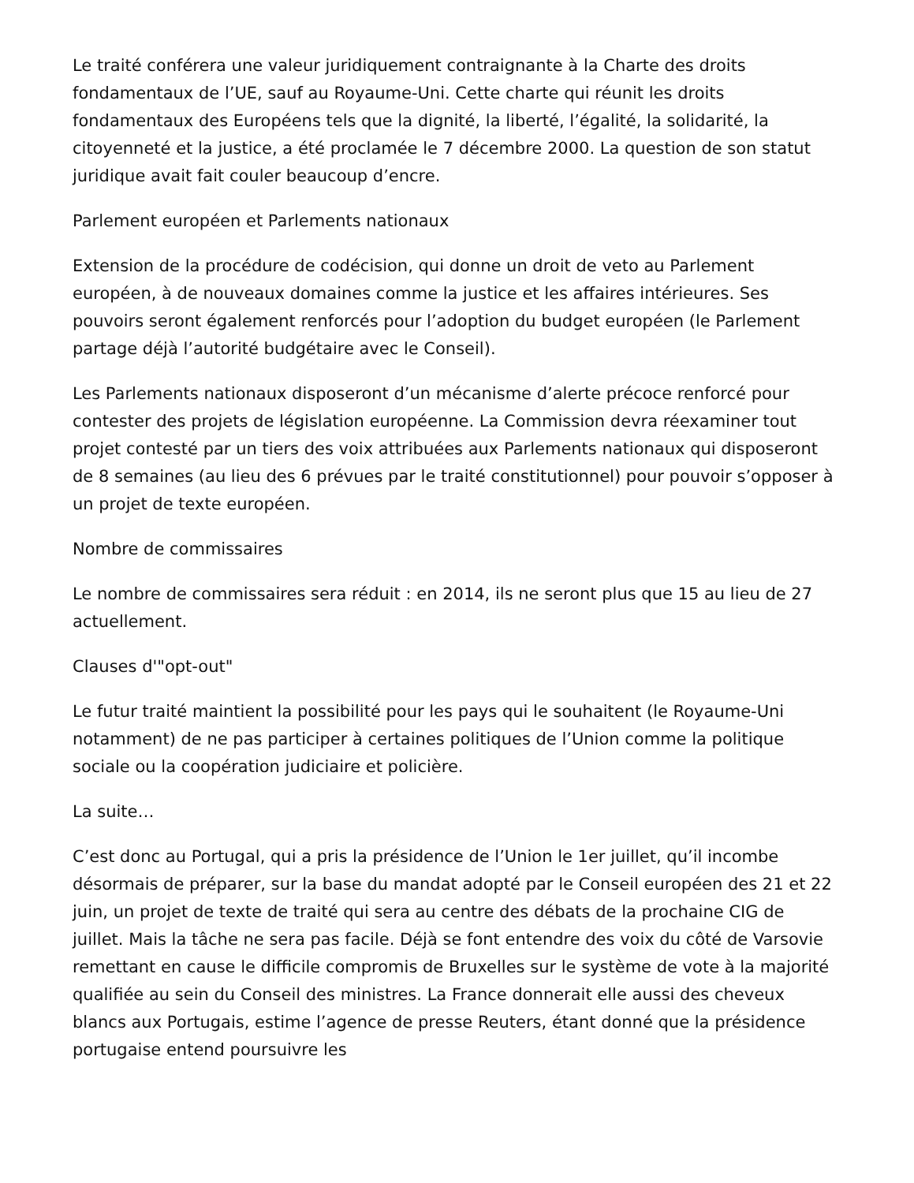Le traité conférera une valeur juridiquement contraignante à la Charte des droits fondamentaux de l’UE, sauf au Royaume-Uni. Cette charte qui réunit les droits fondamentaux des Européens tels que la dignité, la liberté, l’égalité, la solidarité, la citoyenneté et la justice, a été proclamée le 7 décembre 2000. La question de son statut juridique avait fait couler beaucoup d’encre.
Parlement européen et Parlements nationaux
Extension de la procédure de codécision, qui donne un droit de veto au Parlement européen, à de nouveaux domaines comme la justice et les affaires intérieures. Ses pouvoirs seront également renforcés pour l’adoption du budget européen (le Parlement partage déjà l’autorité budgétaire avec le Conseil).
Les Parlements nationaux disposeront d’un mécanisme d’alerte précoce renforcé pour contester des projets de législation européenne. La Commission devra réexaminer tout projet contesté par un tiers des voix attribuées aux Parlements nationaux qui disposeront de 8 semaines (au lieu des 6 prévues par le traité constitutionnel) pour pouvoir s’opposer à un projet de texte européen.
Nombre de commissaires
Le nombre de commissaires sera réduit : en 2014, ils ne seront plus que 15 au lieu de 27 actuellement.
Clauses d'"opt-out"
Le futur traité maintient la possibilité pour les pays qui le souhaitent (le Royaume-Uni notamment) de ne pas participer à certaines politiques de l’Union comme la politique sociale ou la coopération judiciaire et policière.
La suite…
C’est donc au Portugal, qui a pris la présidence de l’Union le 1er juillet, qu’il incombe désormais de préparer, sur la base du mandat adopté par le Conseil européen des 21 et 22 juin, un projet de texte de traité qui sera au centre des débats de la prochaine CIG de juillet. Mais la tâche ne sera pas facile. Déjà se font entendre des voix du côté de Varsovie remettant en cause le difficile compromis de Bruxelles sur le système de vote à la majorité qualifiée au sein du Conseil des ministres. La France donnerait elle aussi des cheveux blancs aux Portugais, estime l’agence de presse Reuters, étant donné que la présidence portugaise entend poursuivre les